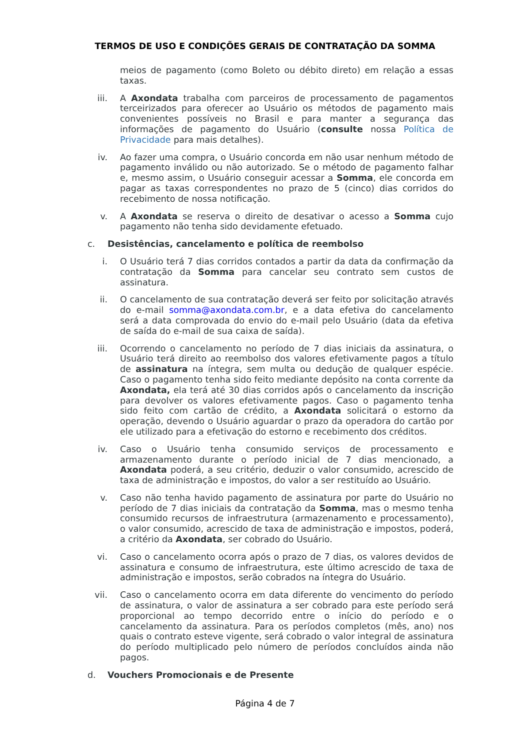TERMOS DE USO E CONDIÇÕES GERAIS DE CONTRATAÇÃO DA SOMMA
meios de pagamento (como Boleto ou débito direto) em relação a essas taxas.
iii. A Axondata trabalha com parceiros de processamento de pagamentos terceirizados para oferecer ao Usuário os métodos de pagamento mais convenientes possíveis no Brasil e para manter a segurança das informações de pagamento do Usuário (consulte nossa Política de Privacidade para mais detalhes).
iv. Ao fazer uma compra, o Usuário concorda em não usar nenhum método de pagamento inválido ou não autorizado. Se o método de pagamento falhar e, mesmo assim, o Usuário conseguir acessar a Somma, ele concorda em pagar as taxas correspondentes no prazo de 5 (cinco) dias corridos do recebimento de nossa notificação.
v. A Axondata se reserva o direito de desativar o acesso a Somma cujo pagamento não tenha sido devidamente efetuado.
c. Desistências, cancelamento e política de reembolso
i. O Usuário terá 7 dias corridos contados a partir da data da confirmação da contratação da Somma para cancelar seu contrato sem custos de assinatura.
ii. O cancelamento de sua contratação deverá ser feito por solicitação através do e-mail somma@axondata.com.br, e a data efetiva do cancelamento será a data comprovada do envio do e-mail pelo Usuário (data da efetiva de saída do e-mail de sua caixa de saída).
iii. Ocorrendo o cancelamento no período de 7 dias iniciais da assinatura, o Usuário terá direito ao reembolso dos valores efetivamente pagos a título de assinatura na íntegra, sem multa ou dedução de qualquer espécie. Caso o pagamento tenha sido feito mediante depósito na conta corrente da Axondata, ela terá até 30 dias corridos após o cancelamento da inscrição para devolver os valores efetivamente pagos. Caso o pagamento tenha sido feito com cartão de crédito, a Axondata solicitará o estorno da operação, devendo o Usuário aguardar o prazo da operadora do cartão por ele utilizado para a efetivação do estorno e recebimento dos créditos.
iv. Caso o Usuário tenha consumido serviços de processamento e armazenamento durante o período inicial de 7 dias mencionado, a Axondata poderá, a seu critério, deduzir o valor consumido, acrescido de taxa de administração e impostos, do valor a ser restituído ao Usuário.
v. Caso não tenha havido pagamento de assinatura por parte do Usuário no período de 7 dias iniciais da contratação da Somma, mas o mesmo tenha consumido recursos de infraestrutura (armazenamento e processamento), o valor consumido, acrescido de taxa de administração e impostos, poderá, a critério da Axondata, ser cobrado do Usuário.
vi. Caso o cancelamento ocorra após o prazo de 7 dias, os valores devidos de assinatura e consumo de infraestrutura, este último acrescido de taxa de administração e impostos, serão cobrados na íntegra do Usuário.
vii. Caso o cancelamento ocorra em data diferente do vencimento do período de assinatura, o valor de assinatura a ser cobrado para este período será proporcional ao tempo decorrido entre o início do período e o cancelamento da assinatura. Para os períodos completos (mês, ano) nos quais o contrato esteve vigente, será cobrado o valor integral de assinatura do período multiplicado pelo número de períodos concluídos ainda não pagos.
d. Vouchers Promocionais e de Presente
Página 4 de 7